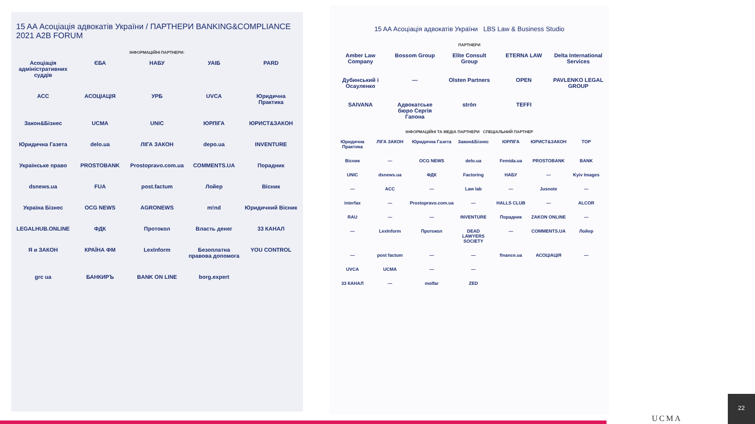15 AA Асоціація адвокатів України / ПАРТНЕРИ BANKING&COMPLIANCE 2021 A2B FORUM
ІНФОРМАЦІЙНІ ПАРТНЕРИ:
Асоціація адміністративних суддів ЄБА НАБУ УАІБ PARD ACC АСОЦІАЦІЯ УРБ UVCA Юридична Практика Закон&Бізнес UCMA UNIC ЮРЛІГА ЮРИСТ&ЗАКОН Юридична Газета delo.ua ЛІГА ЗАКОН depo.ua INVENTURE Українське право PROSTOBANK Prostopravo.com.ua COMMENTS.UA Порадник dsnews.ua FUA post.factum Лойер Вісник Україна Бізнес OCG NEWS AGRONEWS m!nd Юридичний Вісник LEGALHUB.ONLINE ФДК Протокол Власть денег 33 КАНАЛ Я и ЗАКОН КРАЇНА ФМ LexInform Безоплатна правова допомога YOU CONTROL grc ua БАНКИРЪ BANK ON LINE borg.expert
15 AA Асоціація адвокатів України LBS Law & Business Studio
ПАРТНЕРИ
Amber Law Company Bossom Group Elite Consult Group ETERNA LAW Delta International Services Дубинський і Осауленко — Olsten Partners OPEN PAVLENKO LEGAL GROUP SAIVANA Адвокатське бюро Сергія Гапона strón TEFFI
ІНФОРМАЦІЙНІ ТА МЕДІА ПАРТНЕРИ СПЕЦІАЛЬНИЙ ПАРТНЕР
Юридична Практика ЛІГА ЗАКОН Юридична Газета Закон&Бізнес ЮРЛІГА ЮРИСТ&ЗАКОН TOP Вісник — OCG NEWS delo.ua Femida.ua PROSTOBANK BANK UNIC dsnews.ua ФДК Factoring НАБУ — Kyiv Images — ACC — Law lab — Jusnote — interfax — Prostopravo.com.ua — HALLS CLUB — ALCOR RAU — — INVENTURE Порадник ZAKON ONLINE — — LexInform Протокол DEAD LAWYERS SOCIETY — COMMENTS.UA Лойер — post factum — — finance.ua АСОЦІАЦІЯ — UVCA UCMA — — 33 КАНАЛ — molfar ZED
UCMA 22